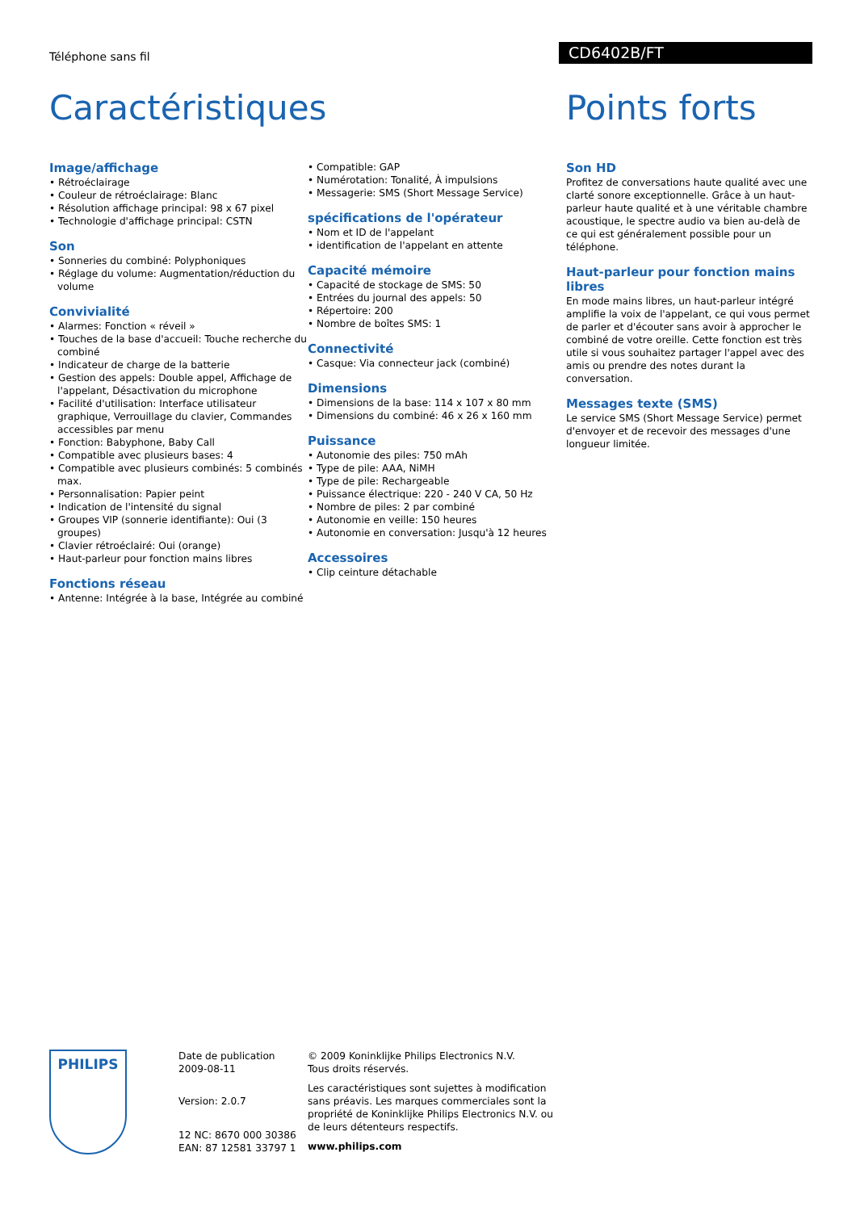Téléphone sans fil
CD6402B/FT
Caractéristiques
Image/affichage
• Rétroéclairage
• Couleur de rétroéclairage: Blanc
• Résolution affichage principal: 98 x 67 pixel
• Technologie d'affichage principal: CSTN
Son
• Sonneries du combiné: Polyphoniques
• Réglage du volume: Augmentation/réduction du volume
Convivialité
• Alarmes: Fonction « réveil »
• Touches de la base d'accueil: Touche recherche du combiné
• Indicateur de charge de la batterie
• Gestion des appels: Double appel, Affichage de l'appelant, Désactivation du microphone
• Facilité d'utilisation: Interface utilisateur graphique, Verrouillage du clavier, Commandes accessibles par menu
• Fonction: Babyphone, Baby Call
• Compatible avec plusieurs bases: 4
• Compatible avec plusieurs combinés: 5 combinés max.
• Personnalisation: Papier peint
• Indication de l'intensité du signal
• Groupes VIP (sonnerie identifiante): Oui (3 groupes)
• Clavier rétroéclairé: Oui (orange)
• Haut-parleur pour fonction mains libres
Fonctions réseau
• Antenne: Intégrée à la base, Intégrée au combiné
• Compatible: GAP
• Numérotation: Tonalité, À impulsions
• Messagerie: SMS (Short Message Service)
spécifications de l'opérateur
• Nom et ID de l'appelant
• identification de l'appelant en attente
Capacité mémoire
• Capacité de stockage de SMS: 50
• Entrées du journal des appels: 50
• Répertoire: 200
• Nombre de boîtes SMS: 1
Connectivité
• Casque: Via connecteur jack (combiné)
Dimensions
• Dimensions de la base: 114 x 107 x 80 mm
• Dimensions du combiné: 46 x 26 x 160 mm
Puissance
• Autonomie des piles: 750 mAh
• Type de pile: AAA, NiMH
• Type de pile: Rechargeable
• Puissance électrique: 220 - 240 V CA, 50 Hz
• Nombre de piles: 2 par combiné
• Autonomie en veille: 150 heures
• Autonomie en conversation: Jusqu'à 12 heures
Accessoires
• Clip ceinture détachable
Points forts
Son HD
Profitez de conversations haute qualité avec une clarté sonore exceptionnelle. Grâce à un haut-parleur haute qualité et à une véritable chambre acoustique, le spectre audio va bien au-delà de ce qui est généralement possible pour un téléphone.
Haut-parleur pour fonction mains libres
En mode mains libres, un haut-parleur intégré amplifie la voix de l'appelant, ce qui vous permet de parler et d'écouter sans avoir à approcher le combiné de votre oreille. Cette fonction est très utile si vous souhaitez partager l'appel avec des amis ou prendre des notes durant la conversation.
Messages texte (SMS)
Le service SMS (Short Message Service) permet d'envoyer et de recevoir des messages d'une longueur limitée.
PHILIPS
Date de publication
2009-08-11
Version: 2.0.7
12 NC: 8670 000 30386
EAN: 87 12581 33797 1
© 2009 Koninklijke Philips Electronics N.V.
Tous droits réservés.
Les caractéristiques sont sujettes à modification sans préavis. Les marques commerciales sont la propriété de Koninklijke Philips Electronics N.V. ou de leurs détenteurs respectifs.
www.philips.com